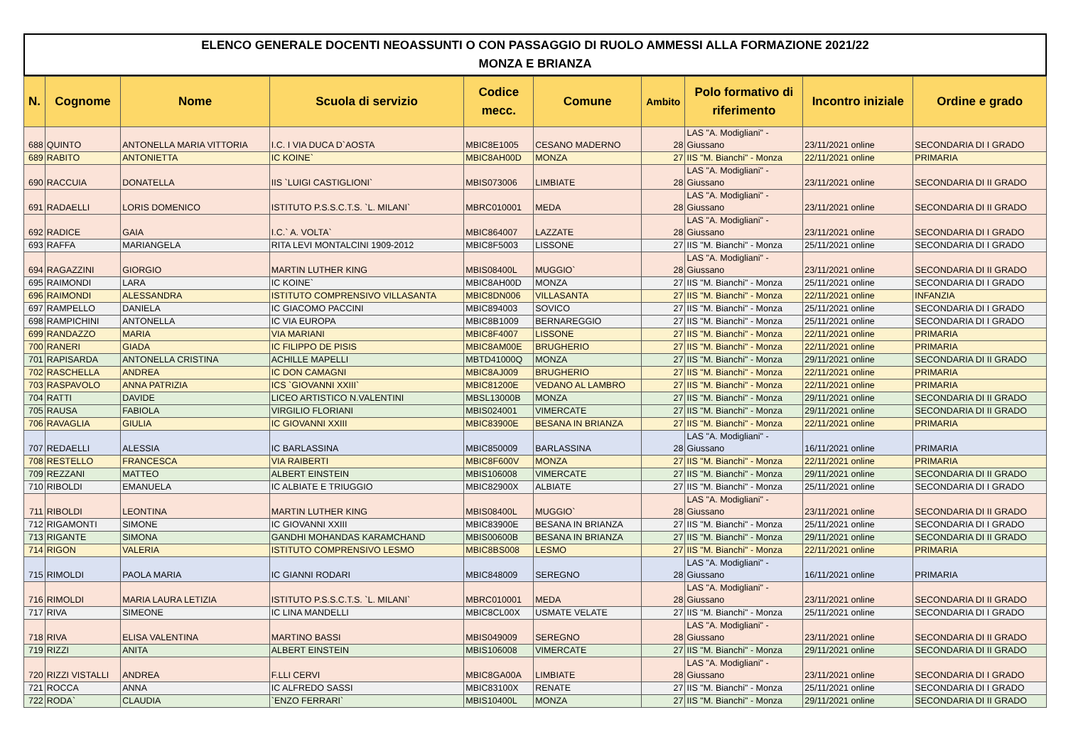ELENCO GENERALE DOCENTI NEOASSUNTI O CON PASSAGGIO DI RUOLO AMMESSI ALLA FORMAZIONE 2021/22
MONZA E BRIANZA
| N. | Cognome | Nome | Scuola di servizio | Codice mecc. | Comune | Ambito | Polo formativo di riferimento | Incontro iniziale | Ordine e grado |
| --- | --- | --- | --- | --- | --- | --- | --- | --- | --- |
| 688 | QUINTO | ANTONELLA MARIA VITTORIA | I.C. I VIA DUCA D`AOSTA | MBIC8E1005 | CESANO MADERNO | 28 | LAS "A. Modigliani" - Giussano | 23/11/2021 online | SECONDARIA DI I GRADO |
| 689 | RABITO | ANTONIETTA | IC KOINE` | MBIC8AH00D | MONZA | 27 | IIS "M. Bianchi" - Monza | 22/11/2021 online | PRIMARIA |
| 690 | RACCUIA | DONATELLA | IIS `LUIGI CASTIGLIONI` | MBIS073006 | LIMBIATE | 28 | LAS "A. Modigliani" - Giussano | 23/11/2021 online | SECONDARIA DI II GRADO |
| 691 | RADAELLI | LORIS DOMENICO | ISTITUTO P.S.S.C.T.S. `L. MILANI` | MBRC010001 | MEDA | 28 | LAS "A. Modigliani" - Giussano | 23/11/2021 online | SECONDARIA DI II GRADO |
| 692 | RADICE | GAIA | I.C.` A. VOLTA` | MBIC864007 | LAZZATE | 28 | LAS "A. Modigliani" - Giussano | 23/11/2021 online | SECONDARIA DI I GRADO |
| 693 | RAFFA | MARIANGELA | RITA LEVI MONTALCINI 1909-2012 | MBIC8F5003 | LISSONE | 27 | IIS "M. Bianchi" - Monza | 25/11/2021 online | SECONDARIA DI I GRADO |
| 694 | RAGAZZINI | GIORGIO | MARTIN LUTHER KING | MBIS08400L | MUGGIO` | 28 | LAS "A. Modigliani" - Giussano | 23/11/2021 online | SECONDARIA DI II GRADO |
| 695 | RAIMONDI | LARA | IC KOINE` | MBIC8AH00D | MONZA | 27 | IIS "M. Bianchi" - Monza | 25/11/2021 online | SECONDARIA DI I GRADO |
| 696 | RAIMONDI | ALESSANDRA | ISTITUTO COMPRENSIVO VILLASANTA | MBIC8DN006 | VILLASANTA | 27 | IIS "M. Bianchi" - Monza | 22/11/2021 online | INFANZIA |
| 697 | RAMPELLO | DANIELA | IC GIACOMO PACCINI | MBIC894003 | SOVICO | 27 | IIS "M. Bianchi" - Monza | 25/11/2021 online | SECONDARIA DI I GRADO |
| 698 | RAMPICHINI | ANTONELLA | IC VIA EUROPA | MBIC8B1009 | BERNAREGGIO | 27 | IIS "M. Bianchi" - Monza | 25/11/2021 online | SECONDARIA DI I GRADO |
| 699 | RANDAZZO | MARIA | VIA MARIANI | MBIC8F4007 | LISSONE | 27 | IIS "M. Bianchi" - Monza | 22/11/2021 online | PRIMARIA |
| 700 | RANERI | GIADA | IC FILIPPO DE PISIS | MBIC8AM00E | BRUGHERIO | 27 | IIS "M. Bianchi" - Monza | 22/11/2021 online | PRIMARIA |
| 701 | RAPISARDA | ANTONELLA CRISTINA | ACHILLE MAPELLI | MBTD41000Q | MONZA | 27 | IIS "M. Bianchi" - Monza | 29/11/2021 online | SECONDARIA DI II GRADO |
| 702 | RASCHELLA | ANDREA | IC DON CAMAGNI | MBIC8AJ009 | BRUGHERIO | 27 | IIS "M. Bianchi" - Monza | 22/11/2021 online | PRIMARIA |
| 703 | RASPAVOLO | ANNA PATRIZIA | ICS `GIOVANNI XXIII` | MBIC81200E | VEDANO AL LAMBRO | 27 | IIS "M. Bianchi" - Monza | 22/11/2021 online | PRIMARIA |
| 704 | RATTI | DAVIDE | LICEO ARTISTICO N.VALENTINI | MBSL13000B | MONZA | 27 | IIS "M. Bianchi" - Monza | 29/11/2021 online | SECONDARIA DI II GRADO |
| 705 | RAUSA | FABIOLA | VIRGILIO FLORIANI | MBIS024001 | VIMERCATE | 27 | IIS "M. Bianchi" - Monza | 29/11/2021 online | SECONDARIA DI II GRADO |
| 706 | RAVAGLIA | GIULIA | IC GIOVANNI XXIII | MBIC83900E | BESANA IN BRIANZA | 27 | IIS "M. Bianchi" - Monza | 22/11/2021 online | PRIMARIA |
| 707 | REDAELLI | ALESSIA | IC BARLASSINA | MBIC850009 | BARLASSINA | 28 | LAS "A. Modigliani" - Giussano | 16/11/2021 online | PRIMARIA |
| 708 | RESTELLO | FRANCESCA | VIA RAIBERTI | MBIC8F600V | MONZA | 27 | IIS "M. Bianchi" - Monza | 22/11/2021 online | PRIMARIA |
| 709 | REZZANI | MATTEO | ALBERT EINSTEIN | MBIS106008 | VIMERCATE | 27 | IIS "M. Bianchi" - Monza | 29/11/2021 online | SECONDARIA DI II GRADO |
| 710 | RIBOLDI | EMANUELA | IC ALBIATE E TRIUGGIO | MBIC82900X | ALBIATE | 27 | IIS "M. Bianchi" - Monza | 25/11/2021 online | SECONDARIA DI I GRADO |
| 711 | RIBOLDI | LEONTINA | MARTIN LUTHER KING | MBIS08400L | MUGGIO` | 28 | LAS "A. Modigliani" - Giussano | 23/11/2021 online | SECONDARIA DI II GRADO |
| 712 | RIGAMONTI | SIMONE | IC GIOVANNI XXIII | MBIC83900E | BESANA IN BRIANZA | 27 | IIS "M. Bianchi" - Monza | 25/11/2021 online | SECONDARIA DI I GRADO |
| 713 | RIGANTE | SIMONA | GANDHI MOHANDAS KARAMCHAND | MBIS00600B | BESANA IN BRIANZA | 27 | IIS "M. Bianchi" - Monza | 29/11/2021 online | SECONDARIA DI II GRADO |
| 714 | RIGON | VALERIA | ISTITUTO COMPRENSIVO LESMO | MBIC8BS008 | LESMO | 27 | IIS "M. Bianchi" - Monza | 22/11/2021 online | PRIMARIA |
| 715 | RIMOLDI | PAOLA MARIA | IC GIANNI RODARI | MBIC848009 | SEREGNO | 28 | LAS "A. Modigliani" - Giussano | 16/11/2021 online | PRIMARIA |
| 716 | RIMOLDI | MARIA LAURA LETIZIA | ISTITUTO P.S.S.C.T.S. `L. MILANI` | MBRC010001 | MEDA | 28 | LAS "A. Modigliani" - Giussano | 23/11/2021 online | SECONDARIA DI II GRADO |
| 717 | RIVA | SIMEONE | IC LINA MANDELLI | MBIC8CL00X | USMATE VELATE | 27 | IIS "M. Bianchi" - Monza | 25/11/2021 online | SECONDARIA DI I GRADO |
| 718 | RIVA | ELISA VALENTINA | MARTINO BASSI | MBIS049009 | SEREGNO | 28 | LAS "A. Modigliani" - Giussano | 23/11/2021 online | SECONDARIA DI II GRADO |
| 719 | RIZZI | ANITA | ALBERT EINSTEIN | MBIS106008 | VIMERCATE | 27 | IIS "M. Bianchi" - Monza | 29/11/2021 online | SECONDARIA DI II GRADO |
| 720 | RIZZI VISTALLI | ANDREA | F.LLI CERVI | MBIC8GA00A | LIMBIATE | 28 | LAS "A. Modigliani" - Giussano | 23/11/2021 online | SECONDARIA DI I GRADO |
| 721 | ROCCA | ANNA | IC ALFREDO SASSI | MBIC83100X | RENATE | 27 | IIS "M. Bianchi" - Monza | 25/11/2021 online | SECONDARIA DI I GRADO |
| 722 | RODA` | CLAUDIA | `ENZO FERRARI` | MBIS10400L | MONZA | 27 | IIS "M. Bianchi" - Monza | 29/11/2021 online | SECONDARIA DI II GRADO |